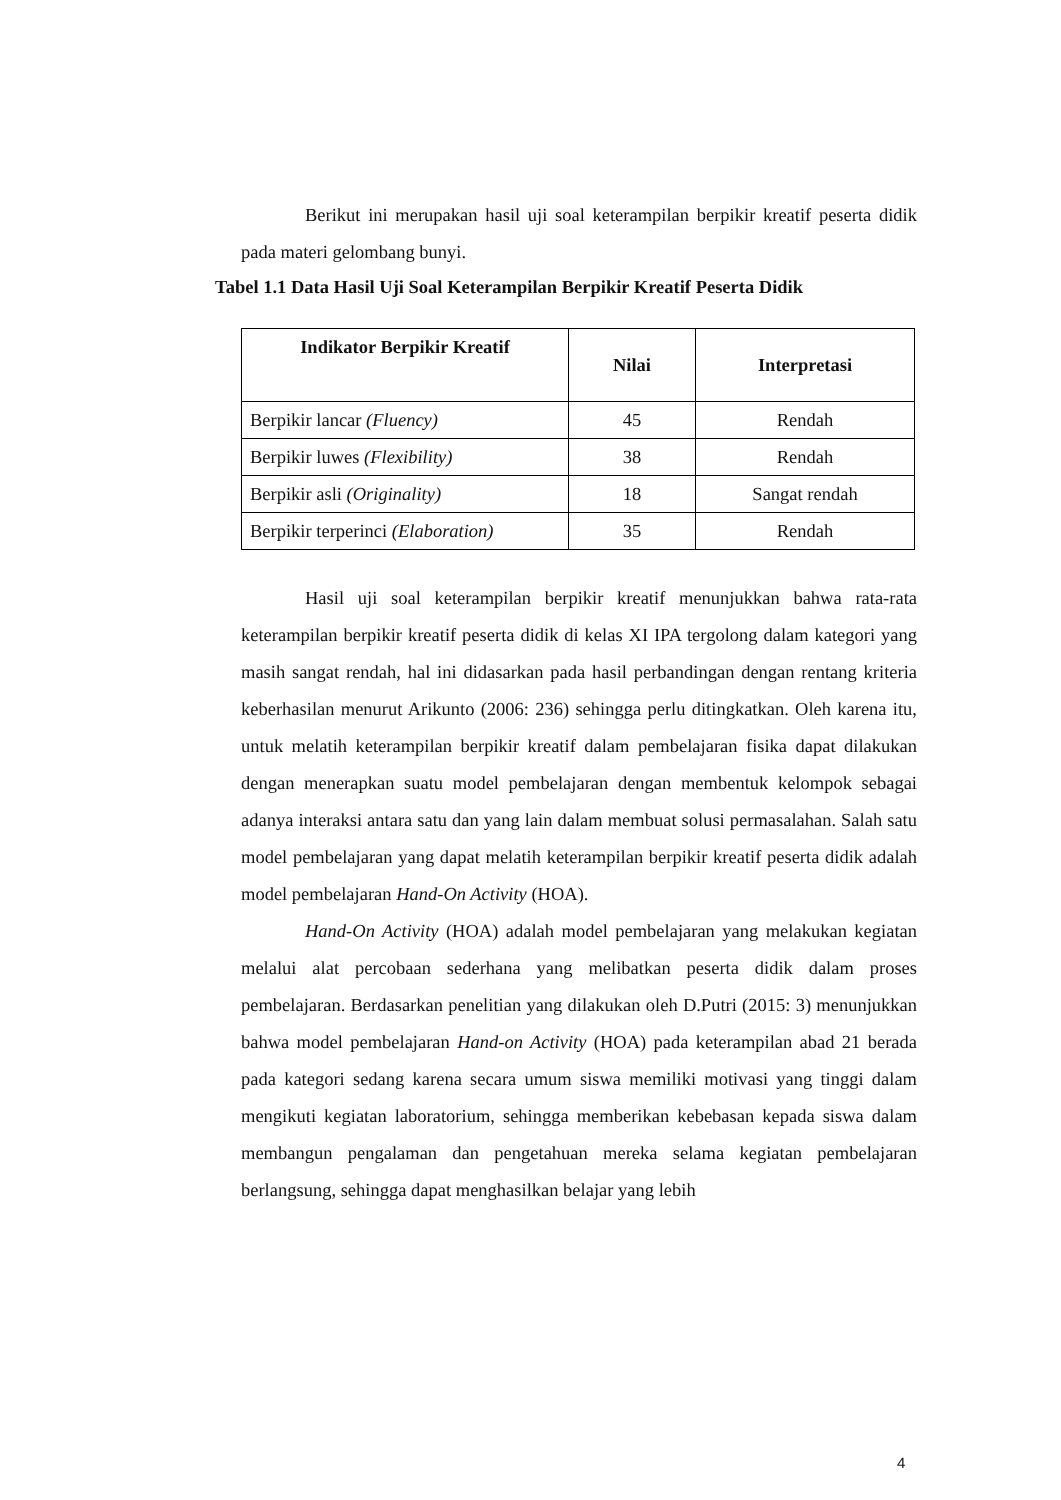Berikut ini merupakan hasil uji soal keterampilan berpikir kreatif peserta didik pada materi gelombang bunyi.
Tabel 1.1 Data Hasil Uji Soal Keterampilan Berpikir Kreatif Peserta Didik
| Indikator Berpikir Kreatif | Nilai | Interpretasi |
| --- | --- | --- |
| Berpikir lancar (Fluency) | 45 | Rendah |
| Berpikir luwes (Flexibility) | 38 | Rendah |
| Berpikir asli (Originality) | 18 | Sangat rendah |
| Berpikir terperinci (Elaboration) | 35 | Rendah |
Hasil uji soal keterampilan berpikir kreatif menunjukkan bahwa rata-rata keterampilan berpikir kreatif peserta didik di kelas XI IPA tergolong dalam kategori yang masih sangat rendah, hal ini didasarkan pada hasil perbandingan dengan rentang kriteria keberhasilan menurut Arikunto (2006: 236) sehingga perlu ditingkatkan. Oleh karena itu, untuk melatih keterampilan berpikir kreatif dalam pembelajaran fisika dapat dilakukan dengan menerapkan suatu model pembelajaran dengan membentuk kelompok sebagai adanya interaksi antara satu dan yang lain dalam membuat solusi permasalahan. Salah satu model pembelajaran yang dapat melatih keterampilan berpikir kreatif peserta didik adalah model pembelajaran Hand-On Activity (HOA).
Hand-On Activity (HOA) adalah model pembelajaran yang melakukan kegiatan melalui alat percobaan sederhana yang melibatkan peserta didik dalam proses pembelajaran. Berdasarkan penelitian yang dilakukan oleh D.Putri (2015: 3) menunjukkan bahwa model pembelajaran Hand-on Activity (HOA) pada keterampilan abad 21 berada pada kategori sedang karena secara umum siswa memiliki motivasi yang tinggi dalam mengikuti kegiatan laboratorium, sehingga memberikan kebebasan kepada siswa dalam membangun pengalaman dan pengetahuan mereka selama kegiatan pembelajaran berlangsung, sehingga dapat menghasilkan belajar yang lebih
4